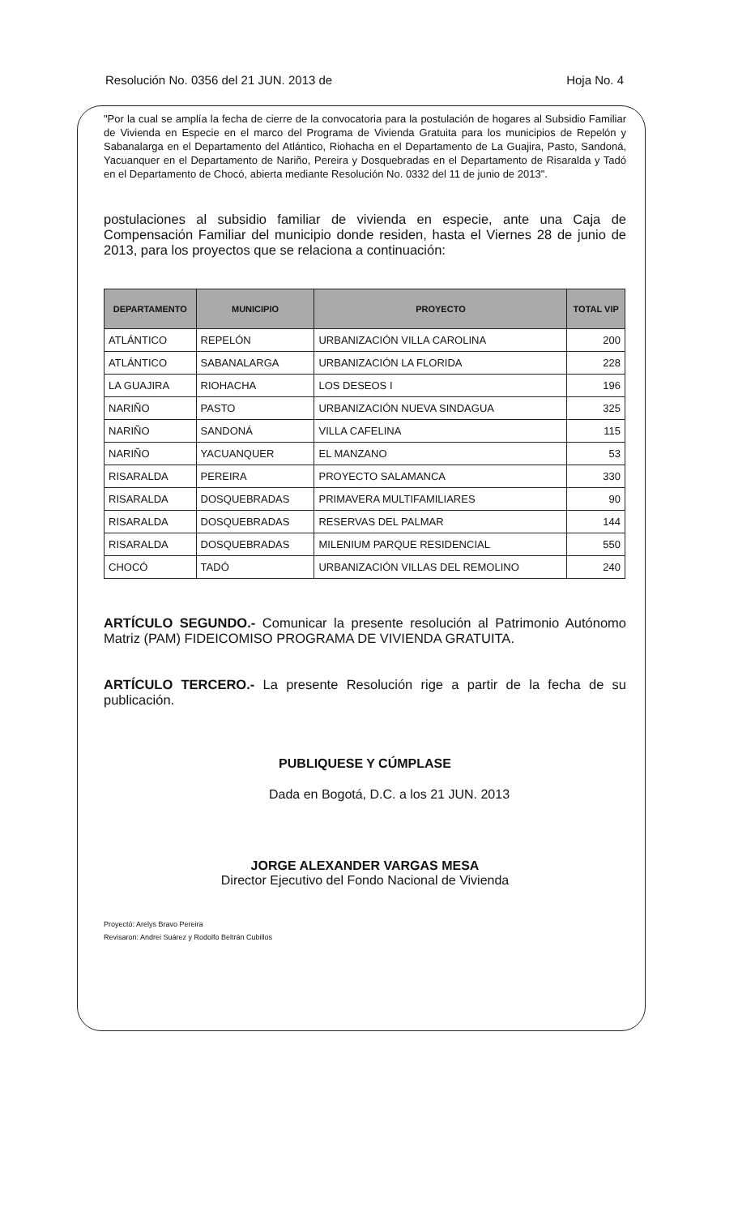Resolución No. 0356 del 21 JUN. 2013 de Hoja No. 4
"Por la cual se amplía la fecha de cierre de la convocatoria para la postulación de hogares al Subsidio Familiar de Vivienda en Especie en el marco del Programa de Vivienda Gratuita para los municipios de Repelón y Sabanalarga en el Departamento del Atlántico, Riohacha en el Departamento de La Guajira, Pasto, Sandoná, Yacuanquer en el Departamento de Nariño, Pereira y Dosquebradas en el Departamento de Risaralda y Tadó en el Departamento de Chocó, abierta mediante Resolución No. 0332 del 11 de junio de 2013".
postulaciones al subsidio familiar de vivienda en especie, ante una Caja de Compensación Familiar del municipio donde residen, hasta el Viernes 28 de junio de 2013, para los proyectos que se relaciona a continuación:
| DEPARTAMENTO | MUNICIPIO | PROYECTO | TOTAL VIP |
| --- | --- | --- | --- |
| ATLÁNTICO | REPELÓN | URBANIZACIÓN VILLA CAROLINA | 200 |
| ATLÁNTICO | SABANALARGA | URBANIZACIÓN LA FLORIDA | 228 |
| LA GUAJIRA | RIOHACHA | LOS DESEOS I | 196 |
| NARIÑO | PASTO | URBANIZACIÓN NUEVA SINDAGUA | 325 |
| NARIÑO | SANDONÁ | VILLA CAFELINA | 115 |
| NARIÑO | YACUANQUER | EL MANZANO | 53 |
| RISARALDA | PEREIRA | PROYECTO SALAMANCA | 330 |
| RISARALDA | DOSQUEBRADAS | PRIMAVERA MULTIFAMILIARES | 90 |
| RISARALDA | DOSQUEBRADAS | RESERVAS DEL PALMAR | 144 |
| RISARALDA | DOSQUEBRADAS | MILENIUM PARQUE RESIDENCIAL | 550 |
| CHOCÓ | TADÓ | URBANIZACIÓN VILLAS DEL REMOLINO | 240 |
ARTÍCULO SEGUNDO.- Comunicar la presente resolución al Patrimonio Autónomo Matriz (PAM) FIDEICOMISO PROGRAMA DE VIVIENDA GRATUITA.
ARTÍCULO TERCERO.- La presente Resolución rige a partir de la fecha de su publicación.
PUBLIQUESE Y CÚMPLASE
Dada en Bogotá, D.C. a los 21 JUN. 2013
JORGE ALEXANDER VARGAS MESA
Director Ejecutivo del Fondo Nacional de Vivienda
Proyectó: Arelys Bravo Pereira
Revisaron: Andrei Suárez y Rodolfo Beltrán Cubillos